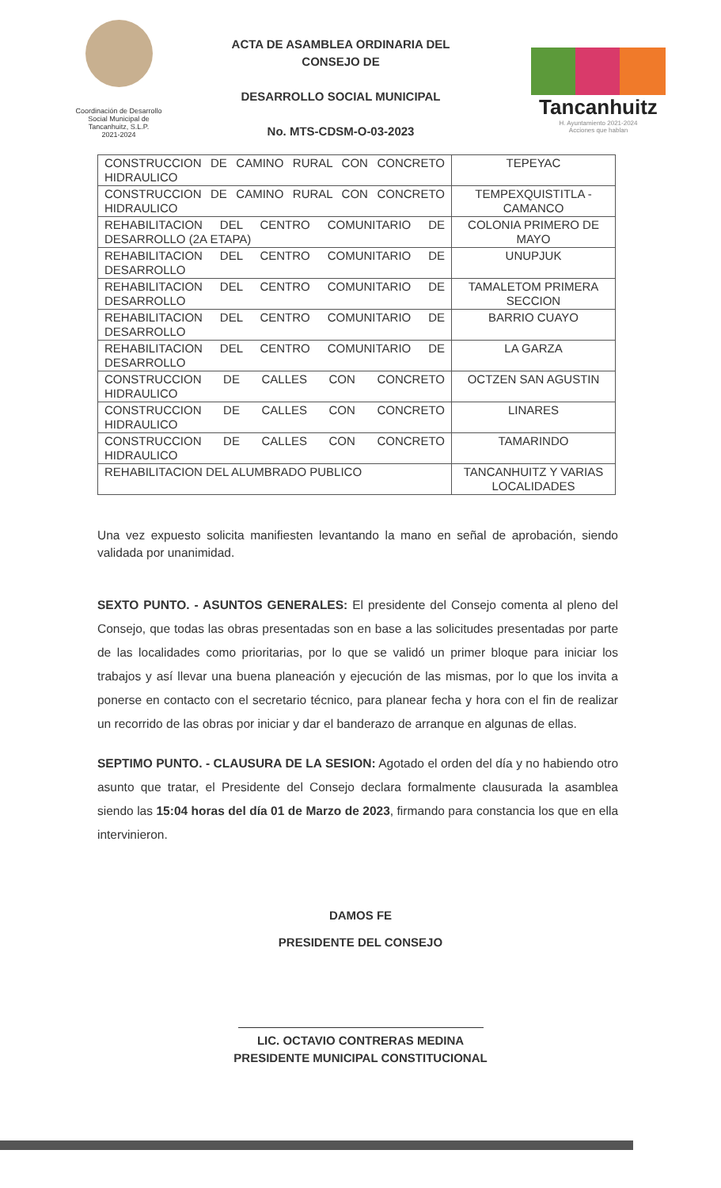Coordinación de Desarrollo
Social Municipal de
Tancanhuitz, S.L.P.
2021-2024
ACTA DE ASAMBLEA ORDINARIA DEL
CONSEJO DE
DESARROLLO SOCIAL MUNICIPAL
No. MTS-CDSM-O-03-2023
Tancanhuitz
H. Ayuntamiento 2021-2024
Acciones que hablan
| CONSTRUCCION DE CAMINO RURAL CON CONCRETO HIDRAULICO | TEPEYAC |
| CONSTRUCCION DE CAMINO RURAL CON CONCRETO HIDRAULICO | TEMPEXQUISTITLA - CAMANCO |
| REHABILITACION DEL CENTRO COMUNITARIO DE DESARROLLO (2A ETAPA) | COLONIA PRIMERO DE MAYO |
| REHABILITACION DEL CENTRO COMUNITARIO DE DESARROLLO | UNUPJUK |
| REHABILITACION DEL CENTRO COMUNITARIO DE DESARROLLO | TAMALETOM PRIMERA SECCION |
| REHABILITACION DEL CENTRO COMUNITARIO DE DESARROLLO | BARRIO CUAYO |
| REHABILITACION DEL CENTRO COMUNITARIO DE DESARROLLO | LA GARZA |
| CONSTRUCCION DE CALLES CON CONCRETO HIDRAULICO | OCTZEN SAN AGUSTIN |
| CONSTRUCCION DE CALLES CON CONCRETO HIDRAULICO | LINARES |
| CONSTRUCCION DE CALLES CON CONCRETO HIDRAULICO | TAMARINDO |
| REHABILITACION DEL ALUMBRADO PUBLICO | TANCANHUITZ Y VARIAS LOCALIDADES |
Una vez expuesto solicita manifiesten levantando la mano en señal de aprobación, siendo validada por unanimidad.
SEXTO PUNTO. - ASUNTOS GENERALES: El presidente del Consejo comenta al pleno del Consejo, que todas las obras presentadas son en base a las solicitudes presentadas por parte de las localidades como prioritarias, por lo que se validó un primer bloque para iniciar los trabajos y así llevar una buena planeación y ejecución de las mismas, por lo que los invita a ponerse en contacto con el secretario técnico, para planear fecha y hora con el fin de realizar un recorrido de las obras por iniciar y dar el banderazo de arranque en algunas de ellas.
SEPTIMO PUNTO. - CLAUSURA DE LA SESION: Agotado el orden del día y no habiendo otro asunto que tratar, el Presidente del Consejo declara formalmente clausurada la asamblea siendo las 15:04 horas del día 01 de Marzo de 2023, firmando para constancia los que en ella intervinieron.
DAMOS FE
PRESIDENTE DEL CONSEJO
LIC. OCTAVIO CONTRERAS MEDINA
PRESIDENTE MUNICIPAL CONSTITUCIONAL